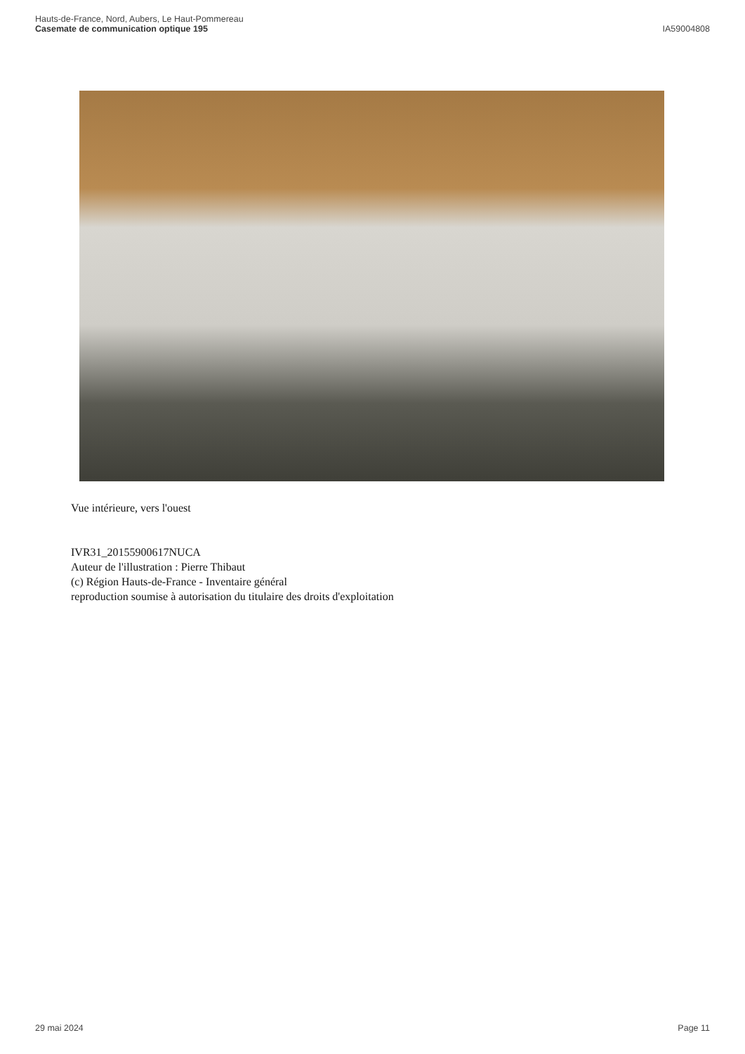Hauts-de-France, Nord, Aubers, Le Haut-Pommereau
Casemate de communication optique 195
IA59004808
Vue intérieure, vers l'ouest
IVR31_20155900617NUCA
Auteur de l'illustration : Pierre Thibaut
(c) Région Hauts-de-France - Inventaire général
reproduction soumise à autorisation du titulaire des droits d'exploitation
29 mai 2024 Page 11